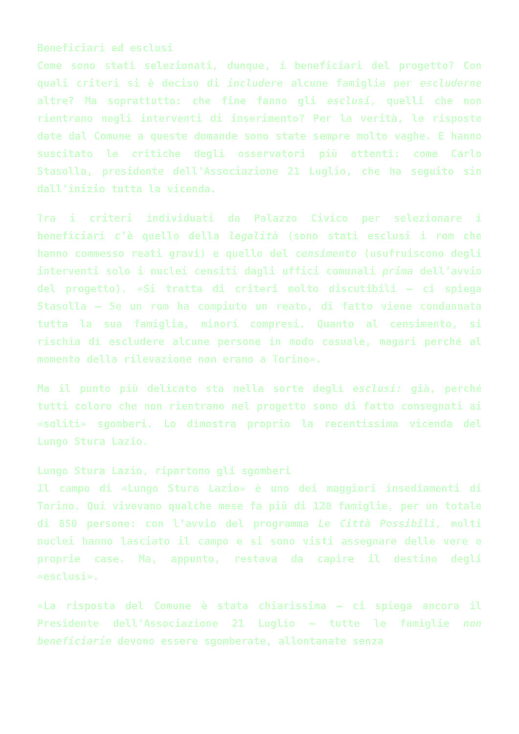Beneficiari ed esclusi
Come sono stati selezionati, dunque, i beneficiari del progetto? Con quali criteri si è deciso di includere alcune famiglie per escluderne altre? Ma soprattutto: che fine fanno gli esclusi, quelli che non rientrano negli interventi di inserimento? Per la verità, le risposte date dal Comune a queste domande sono state sempre molto vaghe. E hanno suscitato le critiche degli osservatori più attenti: come Carlo Stasolla, presidente dell’Associazione 21 Luglio, che ha seguito sin dall’inizio tutta la vicenda.
Tra i criteri individuati da Palazzo Civico per selezionare i beneficiari c’è quello della legalità (sono stati esclusi i rom che hanno commesso reati gravi) e quello del censimento (usufruiscono degli interventi solo i nuclei censiti dagli uffici comunali prima dell’avvio del progetto). «Si tratta di criteri molto discutibili – ci spiega Stasolla – Se un rom ha compiuto un reato, di fatto viene condannata tutta la sua famiglia, minori compresi. Quanto al censimento, si rischia di escludere alcune persone in modo casuale, magari perché al momento della rilevazione non erano a Torino».
Ma il punto più delicato sta nella sorte degli esclusi: già, perché tutti coloro che non rientrano nel progetto sono di fatto consegnati ai «soliti» sgomberi. Lo dimostra proprio la recentissima vicenda del Lungo Stura Lazio.
Lungo Stura Lazio, ripartono gli sgomberi
Il campo di «Lungo Stura Lazio» è uno dei maggiori insediamenti di Torino. Qui vivevano qualche mese fa più di 120 famiglie, per un totale di 850 persone: con l’avvio del programma Le Città Possibili, molti nuclei hanno lasciato il campo e si sono visti assegnare delle vere e proprie case. Ma, appunto, restava da capire il destino degli «esclusi».
«La risposta del Comune è stata chiarissima – ci spiega ancora il Presidente dell’Associazione 21 Luglio – tutte le famiglie non beneficiarie devono essere sgomberate, allontanate senza